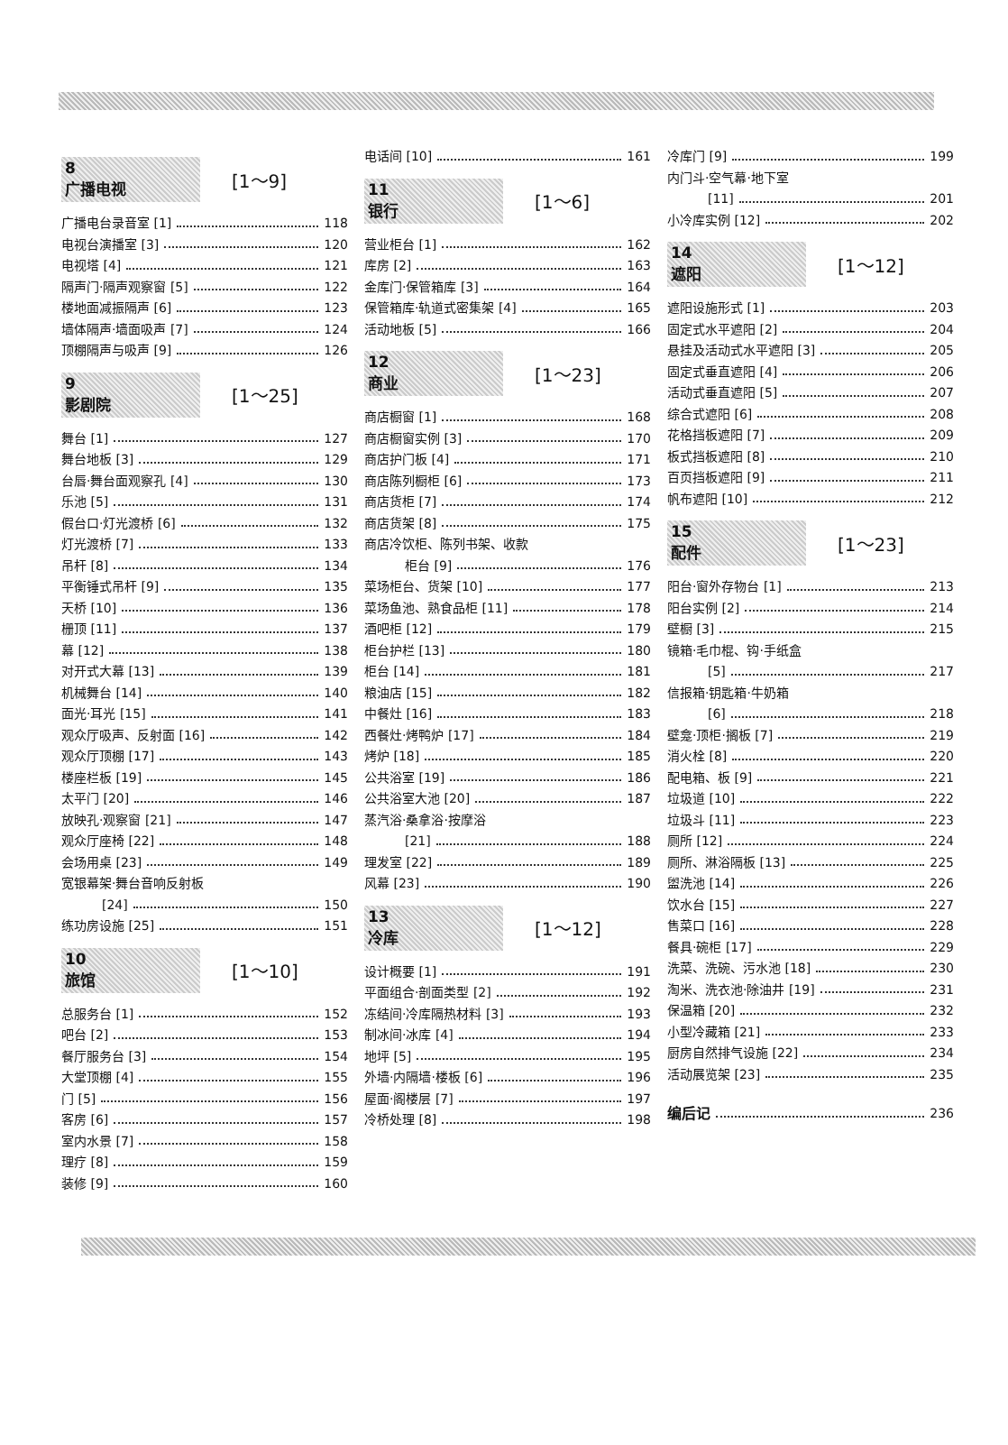8
广播电视
[1～9]
广播电台录音室 [1] 118
电视台演播室 [3] 120
电视塔 [4] 121
隔声门·隔声观察窗 [5] 122
楼地面减振隔声 [6] 123
墙体隔声·墙面吸声 [7] 124
顶棚隔声与吸声 [9] 126
9
影剧院
[1～25]
舞台 [1] 127
舞台地板 [3] 129
台唇·舞台面观察孔 [4] 130
乐池 [5] 131
假台口·灯光渡桥 [6] 132
灯光渡桥 [7] 133
吊杆 [8] 134
平衡锤式吊杆 [9] 135
天桥 [10] 136
栅顶 [11] 137
幕 [12] 138
对开式大幕 [13] 139
机械舞台 [14] 140
面光·耳光 [15] 141
观众厅吸声、反射面 [16] 142
观众厅顶棚 [17] 143
楼座栏板 [19] 145
太平门 [20] 146
放映孔·观察窗 [21] 147
观众厅座椅 [22] 148
会场用桌 [23] 149
宽银幕架·舞台音响反射板
[24] 150
练功房设施 [25] 151
10
旅馆
[1～10]
总服务台 [1] 152
吧台 [2] 153
餐厅服务台 [3] 154
大堂顶棚 [4] 155
门 [5] 156
客房 [6] 157
室内水景 [7] 158
理疗 [8] 159
装修 [9] 160
电话间 [10] 161
11
银行
[1～6]
营业柜台 [1] 162
库房 [2] 163
金库门·保管箱库 [3] 164
保管箱库·轨道式密集架 [4] 165
活动地板 [5] 166
12
商业
[1～23]
商店橱窗 [1] 168
商店橱窗实例 [3] 170
商店护门板 [4] 171
商店陈列橱柜 [6] 173
商店货柜 [7] 174
商店货架 [8] 175
商店冷饮柜、陈列书架、收款
柜台 [9] 176
菜场柜台、货架 [10] 177
菜场鱼池、熟食品柜 [11] 178
酒吧柜 [12] 179
柜台护栏 [13] 180
柜台 [14] 181
粮油店 [15] 182
中餐灶 [16] 183
西餐灶·烤鸭炉 [17] 184
烤炉 [18] 185
公共浴室 [19] 186
公共浴室大池 [20] 187
蒸汽浴·桑拿浴·按摩浴
[21] 188
理发室 [22] 189
风幕 [23] 190
13
冷库
[1～12]
设计概要 [1] 191
平面组合·剖面类型 [2] 192
冻结间·冷库隔热材料 [3] 193
制冰间·冰库 [4] 194
地坪 [5] 195
外墙·内隔墙·楼板 [6] 196
屋面·阁楼层 [7] 197
冷桥处理 [8] 198
冷库门 [9] 199
内门斗·空气幕·地下室
[11] 201
小冷库实例 [12] 202
14
遮阳
[1～12]
遮阳设施形式 [1] 203
固定式水平遮阳 [2] 204
悬挂及活动式水平遮阳 [3] 205
固定式垂直遮阳 [4] 206
活动式垂直遮阳 [5] 207
综合式遮阳 [6] 208
花格挡板遮阳 [7] 209
板式挡板遮阳 [8] 210
百页挡板遮阳 [9] 211
帆布遮阳 [10] 212
15
配件
[1～23]
阳台·窗外存物台 [1] 213
阳台实例 [2] 214
壁橱 [3] 215
镜箱·毛巾棍、钩·手纸盒
[5] 217
信报箱·钥匙箱·牛奶箱
[6] 218
壁龛·顶柜·搁板 [7] 219
消火栓 [8] 220
配电箱、板 [9] 221
垃圾道 [10] 222
垃圾斗 [11] 223
厕所 [12] 224
厕所、淋浴隔板 [13] 225
盥洗池 [14] 226
饮水台 [15] 227
售菜口 [16] 228
餐具·碗柜 [17] 229
洗菜、洗碗、污水池 [18] 230
淘米、洗衣池·除油井 [19] 231
保温箱 [20] 232
小型冷藏箱 [21] 233
厨房自然排气设施 [22] 234
活动展览架 [23] 235
编后记 236